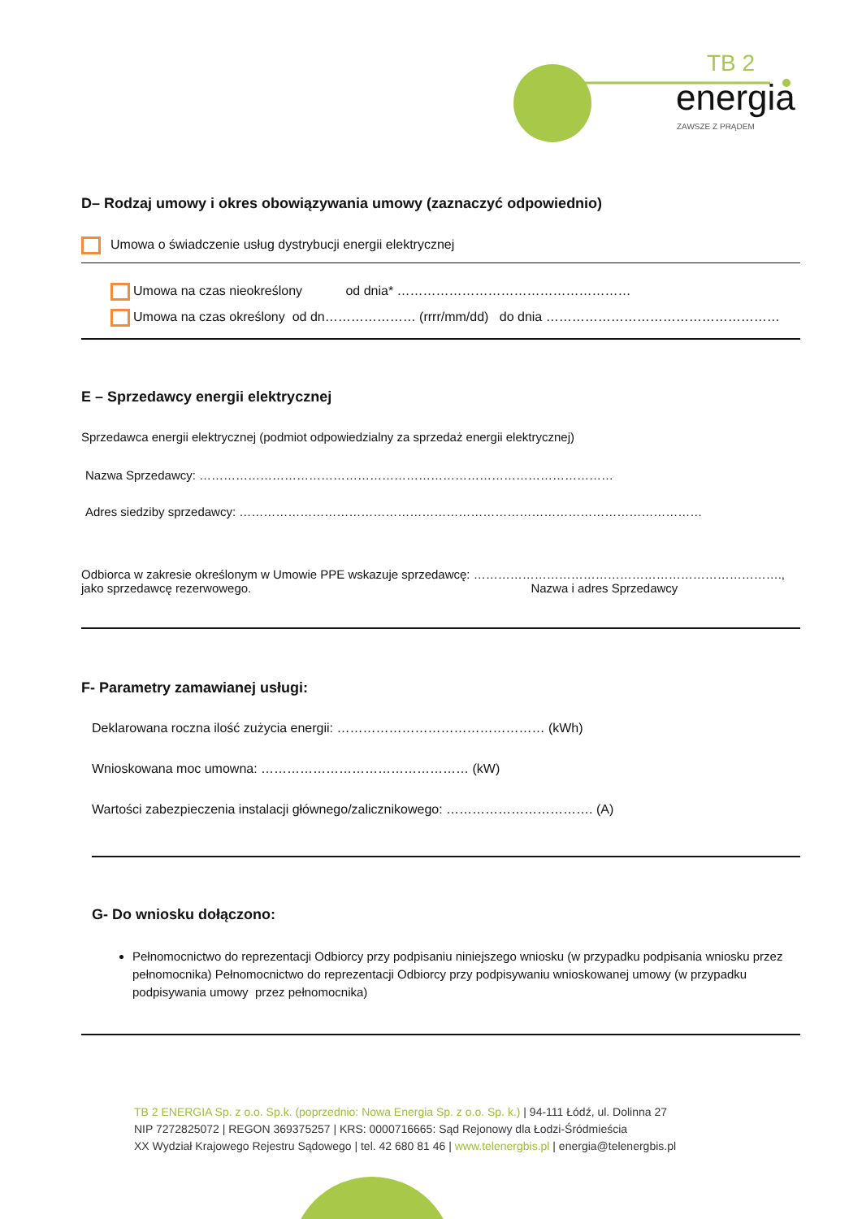TB 2
energia
ZAWSZE Z PRĄDEM
D– Rodzaj umowy i okres obowiązywania umowy (zaznaczyć odpowiednio)
Umowa o świadczenie usług dystrybucji energii elektrycznej
Umowa na czas nieokreślony od dnia* ………………………………………………
Umowa na czas określony od dn………………… (rrrr/mm/dd) do dnia ………………………………………………
E – Sprzedawcy energii elektrycznej
Sprzedawca energii elektrycznej (podmiot odpowiedzialny za sprzedaż energii elektrycznej)
Nazwa Sprzedawcy: …………………………………………………………………………………………
Adres siedziby sprzedawcy: ……………………………………………………………………………………………………
Odbiorca w zakresie określonym w Umowie PPE wskazuje sprzedawcę: ………………………………………………………………….,
jako sprzedawcę rezerwowego. Nazwa i adres Sprzedawcy
F- Parametry zamawianej usługi:
Deklarowana roczna ilość zużycia energii: ………………………………………… (kWh)
Wnioskowana moc umowna: ………………………………………… (kW)
Wartości zabezpieczenia instalacji głównego/zalicznikowego: ……………………………. (A)
G- Do wniosku dołączono:
Pełnomocnictwo do reprezentacji Odbiorcy przy podpisaniu niniejszego wniosku (w przypadku podpisania wniosku przez pełnomocnika) Pełnomocnictwo do reprezentacji Odbiorcy przy podpisywaniu wnioskowanej umowy (w przypadku podpisywania umowy przez pełnomocnika)
TB 2 ENERGIA Sp. z o.o. Sp.k. (poprzednio: Nowa Energia Sp. z o.o. Sp. k.) | 94-111 Łódź, ul. Dolinna 27
NIP 7272825072 | REGON 369375257 | KRS: 0000716665: Sąd Rejonowy dla Łodzi-Śródmieścia
XX Wydział Krajowego Rejestru Sądowego | tel. 42 680 81 46 | www.telenergbis.pl | energia@telenergbis.pl